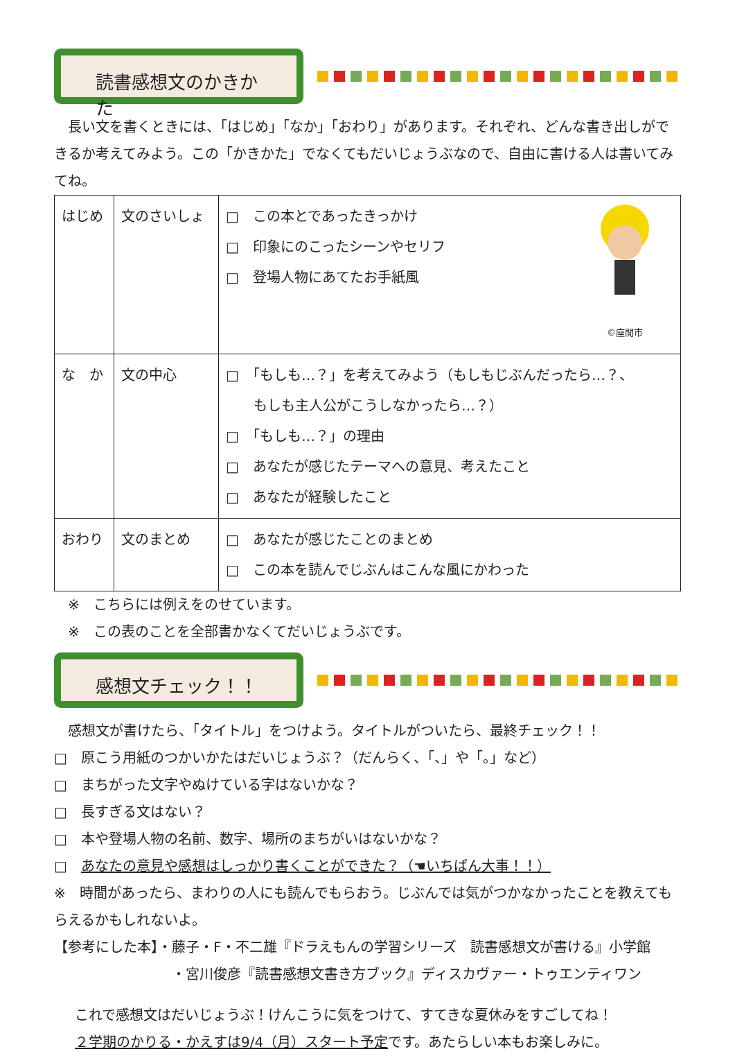読書感想文のかきかた
　長い文を書くときには、「はじめ」「なか」「おわり」があります。それぞれ、どんな書き出しができるか考えてみよう。この「かきかた」でなくてもだいじょうぶなので、自由に書ける人は書いてみてね。
| はじめ | 文のさいしょ | ©座間市 □ この本とであったきっかけ □ 印象にのこったシーンやセリフ □ 登場人物にあてたお手紙風 |
| な か | 文の中心 | □ 「もしも…？」を考えてみよう（もしもじぶんだったら…？、 もしも主人公がこうしなかったら…？） □ 「もしも…？」の理由 □ あなたが感じたテーマへの意見、考えたこと □ あなたが経験したこと |
| おわり | 文のまとめ | □ あなたが感じたことのまとめ □ この本を読んでじぶんはこんな風にかわった |
　※　こちらには例えをのせています。
　※　この表のことを全部書かなくてだいじょうぶです。
感想文チェック！！
　感想文が書けたら、「タイトル」をつけよう。タイトルがついたら、最終チェック！！
□　原こう用紙のつかいかたはだいじょうぶ？（だんらく、「、」や「。」など）
□　まちがった文字やぬけている字はないかな？
□　長すぎる文はない？
□　本や登場人物の名前、数字、場所のまちがいはないかな？
□　あなたの意見や感想はしっかり書くことができた？（☚いちばん大事！！）
※　時間があったら、まわりの人にも読んでもらおう。じぶんでは気がつかなかったことを教えてもらえるかもしれないよ。
【参考にした本】・藤子・F・不二雄『ドラえもんの学習シリーズ　読書感想文が書ける』小学館
・宮川俊彦『読書感想文書き方ブック』ディスカヴァー・トゥエンティワン
これで感想文はだいじょうぶ！けんこうに気をつけて、すてきな夏休みをすごしてね！
２学期のかりる・かえすは9/4（月）スタート予定です。あたらしい本もお楽しみに。